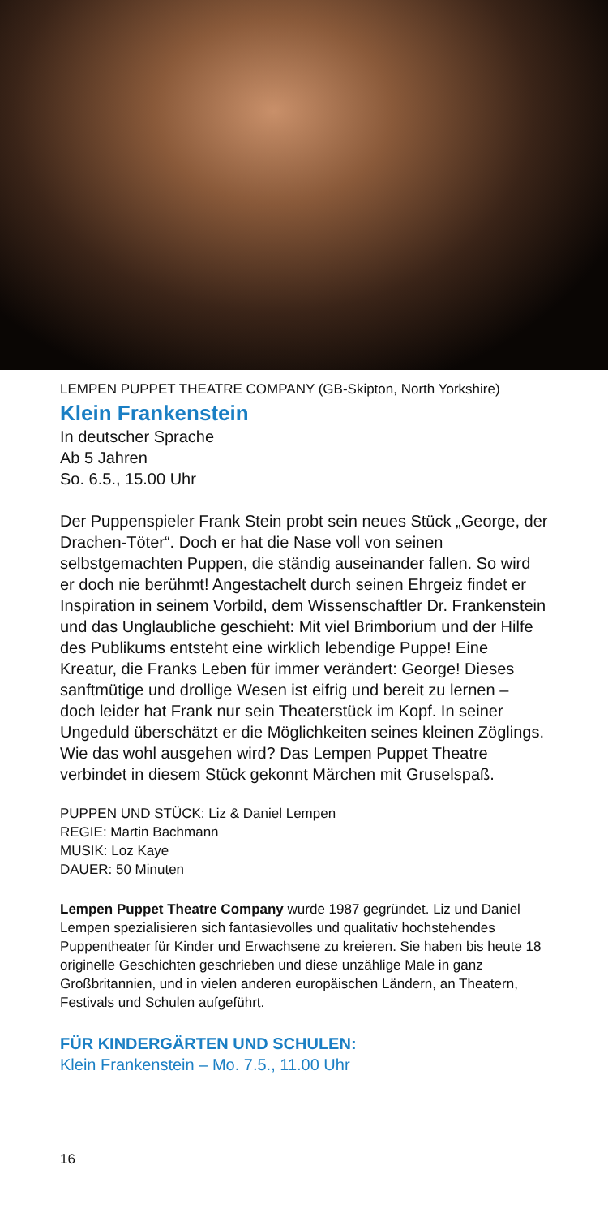LEMPEN PUPPET THEATRE COMPANY (GB-Skipton, North Yorkshire)
Klein Frankenstein
In deutscher Sprache
Ab 5 Jahren
So. 6.5., 15.00 Uhr
Der Puppenspieler Frank Stein probt sein neues Stück „George, der Drachen-Töter“. Doch er hat die Nase voll von seinen selbstgemachten Puppen, die ständig auseinander fallen. So wird er doch nie berühmt! Angestachelt durch seinen Ehrgeiz findet er Inspiration in seinem Vorbild, dem Wissenschaftler Dr. Frankenstein und das Unglaubliche geschieht: Mit viel Brimborium und der Hilfe des Publikums entsteht eine wirklich lebendige Puppe! Eine Kreatur, die Franks Leben für immer verändert: George! Dieses sanftmütige und drollige Wesen ist eifrig und bereit zu lernen – doch leider hat Frank nur sein Theaterstück im Kopf. In seiner Ungeduld überschätzt er die Möglichkeiten seines kleinen Zöglings. Wie das wohl ausgehen wird? Das Lempen Puppet Theatre verbindet in diesem Stück gekonnt Märchen mit Gruselspaß.
PUPPEN UND STÜCK: Liz & Daniel Lempen
REGIE: Martin Bachmann
MUSIK: Loz Kaye
DAUER: 50 Minuten
Lempen Puppet Theatre Company wurde 1987 gegründet. Liz und Daniel Lempen spezialisieren sich fantasievolles und qualitativ hochstehendes Puppentheater für Kinder und Erwachsene zu kreieren. Sie haben bis heute 18 originelle Geschichten geschrieben und diese unzählige Male in ganz Großbritannien, und in vielen anderen europäischen Ländern, an Theatern, Festivals und Schulen aufgeführt.
FÜR KINDERGÄRTEN UND SCHULEN:
Klein Frankenstein – Mo. 7.5., 11.00 Uhr
16